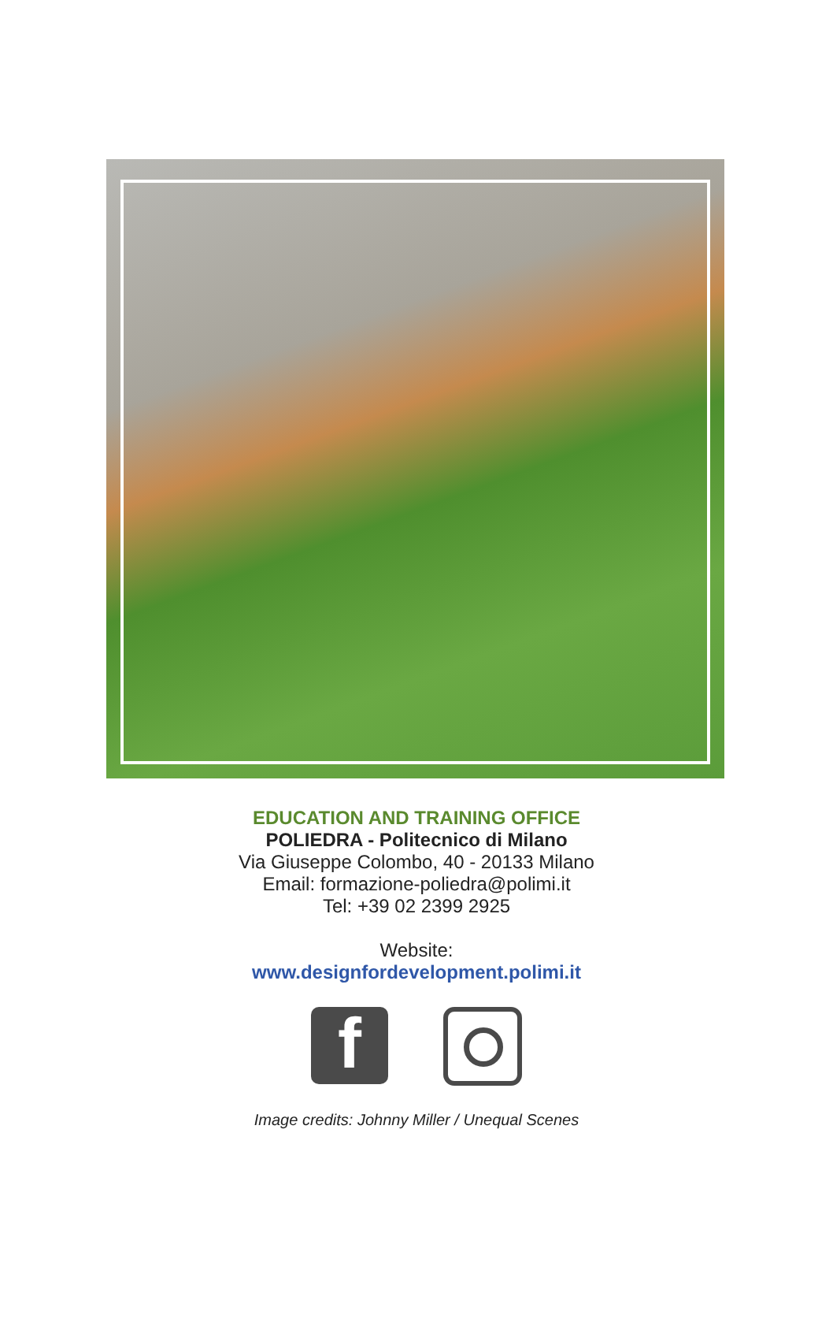EDUCATION AND TRAINING OFFICE
POLIEDRA - Politecnico di Milano
Via Giuseppe Colombo, 40 - 20133 Milano
Email: formazione-poliedra@polimi.it
Tel: +39 02 2399 2925
Website:
www.designfordevelopment.polimi.it
f
Image credits: Johnny Miller / Unequal Scenes